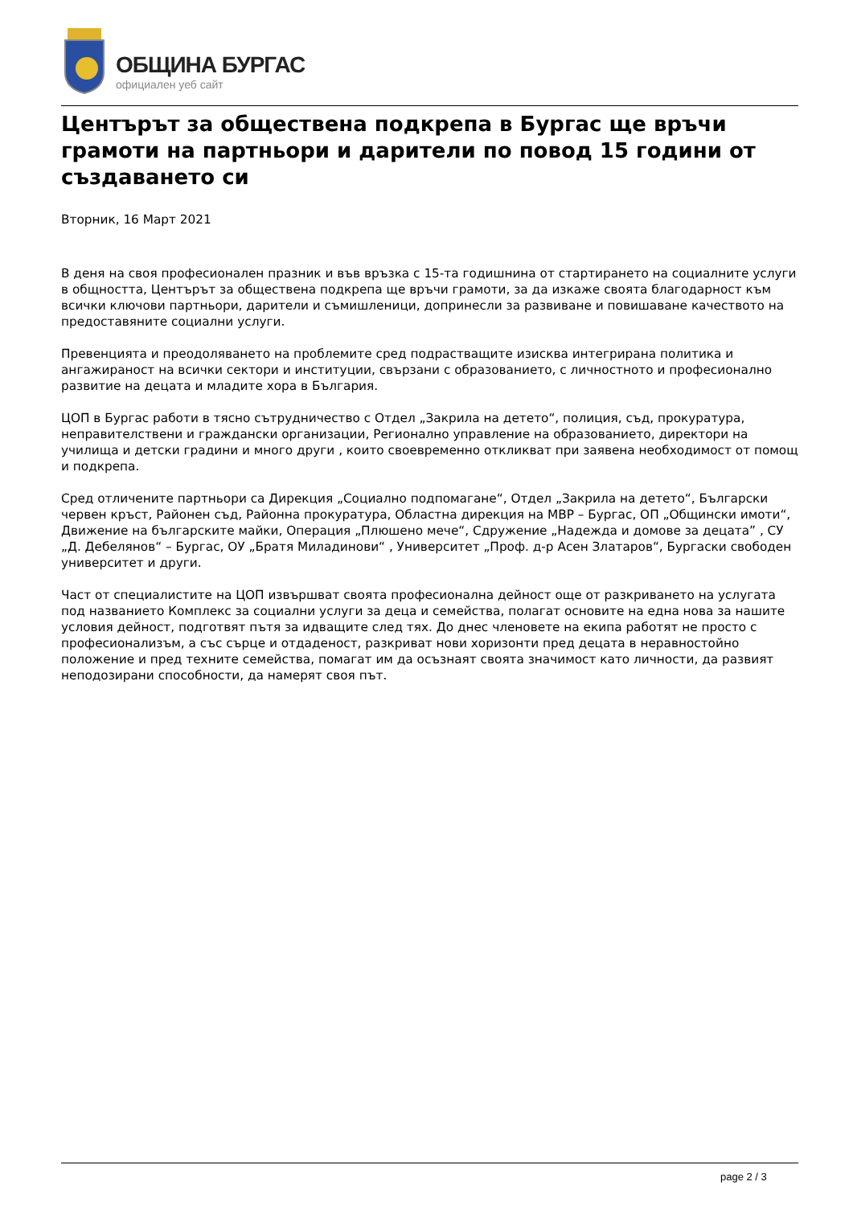ОБЩИНА БУРГАС
официален уеб сайт
Центърът за обществена подкрепа в Бургас ще връчи грамоти на партньори и дарители по повод 15 години от създаването си
Вторник, 16 Март 2021
В деня на своя професионален празник и във връзка с 15-та годишнина от стартирането на социалните услуги в общността, Центърът за обществена подкрепа ще връчи грамоти, за да изкаже своята благодарност към всички ключови партньори, дарители и съмишленици, допринесли за развиване и повишаване качеството на предоставяните социални услуги.
Превенцията и преодоляването на проблемите сред подрастващите изисква интегрирана политика и ангажираност на всички сектори и институции, свързани с образованието, с личностното и професионално развитие на децата и младите хора в България.
ЦОП в Бургас работи в тясно сътрудничество с Отдел „Закрила на детето“, полиция, съд, прокуратура, неправителствени и граждански организации, Регионално управление на образованието, директори на училища и детски градини и много други , които своевременно откликват при заявена необходимост от помощ и подкрепа.
Сред отличените партньори са Дирекция „Социално подпомагане“, Отдел „Закрила на детето“, Български червен кръст, Районен съд, Районна прокуратура, Областна дирекция на МВР – Бургас, ОП „Общински имоти“, Движение на българските майки, Операция „Плюшено мече“, Сдружение „Надежда и домове за децата” , СУ „Д. Дебелянов“ – Бургас, ОУ „Братя Миладинови“ , Университет „Проф. д-р Асен Златаров“, Бургаски свободен университет и други.
Част от специалистите на ЦОП извършват своята професионална дейност още от разкриването на услугата под названието Комплекс за социални услуги за деца и семейства, полагат основите на една нова за нашите условия дейност, подготвят пътя за идващите след тях. До днес членовете на екипа работят не просто с професионализъм, а със сърце и отдаденост, разкриват нови хоризонти пред децата в неравностойно положение и пред техните семейства, помагат им да осъзнаят своята значимост като личности, да развият неподозирани способности, да намерят своя път.
page 2 / 3